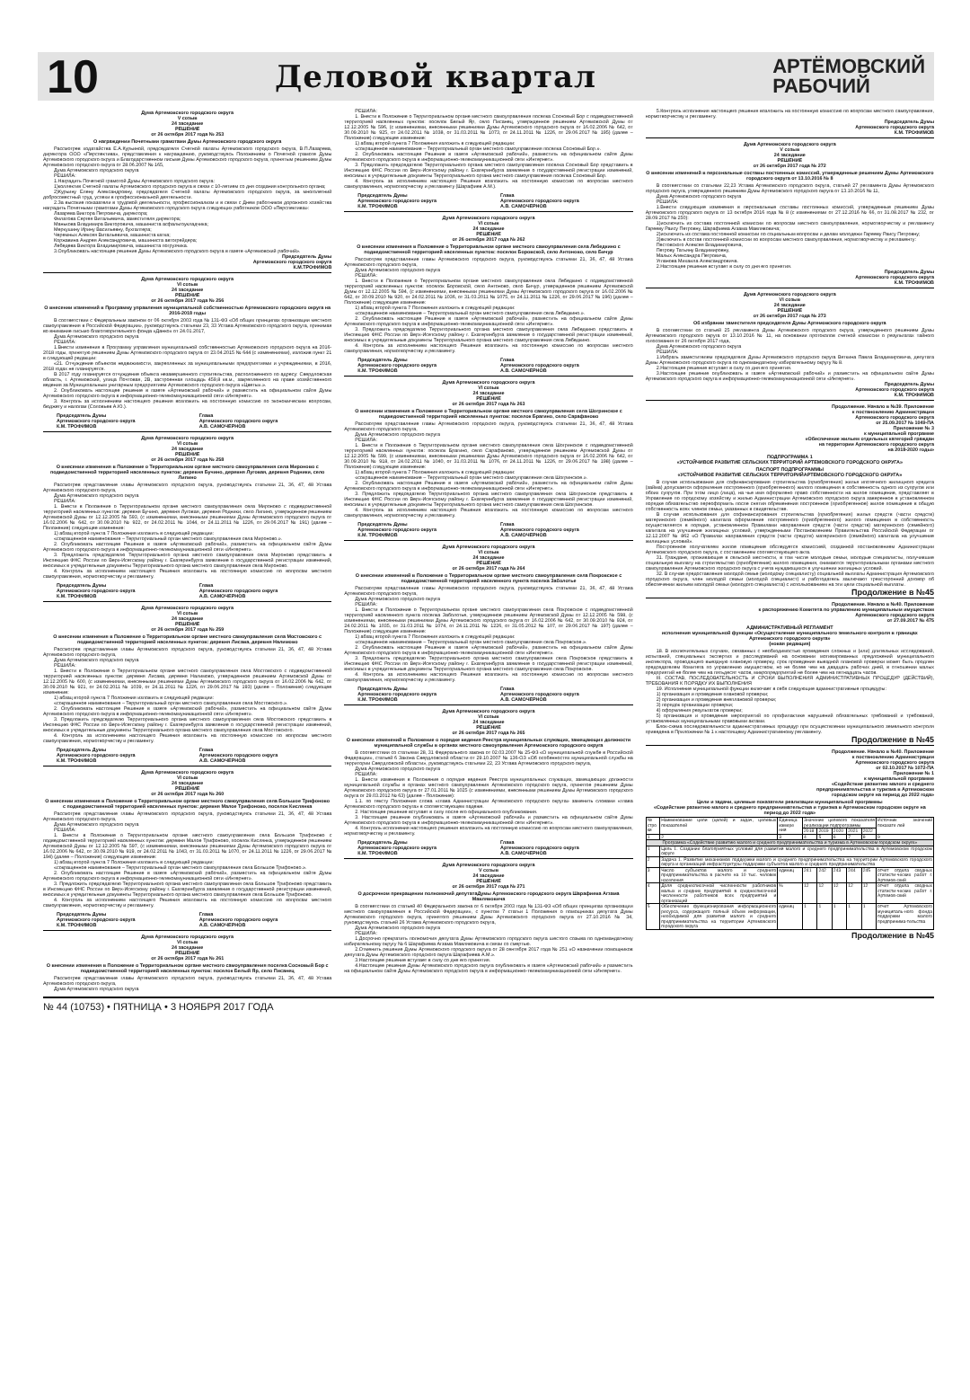10
Деловой квартал
АРТЁМОВСКИЙ
РАБОЧИЙ
Дума Артемовского городского округа
V созыв
24 заседание
РЕШЕНИЕ
от 26 октября 2017 года № 253
О награждении Почетными грамотами Думы Артемовского городского округа
Рассмотрев ходатайства Е.А.Курьиной, председателя Счетной палаты Артемовского городского округа, В.П.Лазарева, директора ООО «Перспектива», представления к награждению, руководствуясь Положением о Почетной грамоте Думы Артемовского городского округа и Благодарственном письме Думы Артемовского городского округа, принятым решением Думы Артемовского городского округа от 28.06.2007 № 165,
Дума Артемовского городского округа
РЕШИЛА:
1.Наградить Почетной грамотой Думы Артемовского городского округа:
1)коллектив Счетной палаты Артемовского городского округа в связи с 10-летием со дня создания контрольного органа;
2)Курьину Елену Александровну, председателя Счетной палаты Артемовского городского округа, за многолетний добросовестный труд, успехи в профессиональной деятельности.
2.За высокие показатели в трудовой деятельности, профессионализм и в связи с Днем работников дорожного хозяйства наградить Почетными грамотами Думы Артемовского городского округа следующих работников ООО «Перспектива»:
Лазарева Виктора Петровича, директора;
Филатова Сергея Витальевича, заместителя директора;
Манькова Владимира Викторовича, машиниста асфальтоукладчика;
Меркушину Ирину Васильевну, бухгалтера;
Черемных Алексея Витальевича, машиниста катка;
Коржавина Андрея Александровича, машиниста автогрейдера;
Лебедева Виктора Владимировича, машиниста погрузчика.
3.Опубликовать настоящее решение Думы Артемовского городского округа в газете «Артемовский рабочий».
Председатель Думы
Артемовского городского округа
К.М.ТРОФИМОВ
Дума Артемовского городского округа
VI созыв
24 заседание
РЕШЕНИЕ
от 26 октября 2017 года № 256
О внесении изменений в Программу управления муниципальной собственностью Артемовского городского округа на 2016-2018 годы
В соответствии с Федеральным законом от 06 октября 2003 года № 131-ФЗ «Об общих принципах организации местного самоуправления в Российской Федерации», руководствуясь статьями 23, 33 Устава Артемовского городского округа, принимая во внимание письмо благотворительного фонда «Данко» от 24.01.2017,
Дума Артемовского городского округа
РЕШИЛА:
1.Внести изменения в Программу управления муниципальной собственностью Артемовского городского округа на 2016-2018 годы, принятую решением Думы Артемовского городского округа от 23.04.2015 № 644 (с изменениями), изложив пункт 21 в следующей редакции:
«21. Отчуждение объектов недвижимости, закрепленных за муниципальными предприятиями и учреждениями, в 2016, 2018 годах не планируется.
В 2017 году планируется отчуждение объекта незавершенного строительства, расположенного по адресу: Свердловская область, г. Артемовский, улица Почтовая, 2В, застроенная площадь 459,8 кв.м., закрепленного на праве хозяйственного ведения за Муниципальным унитарным предприятием Артемовского городского округа «Цветы».».
2. Опубликовать настоящее решение в газете «Артемовский рабочий» и разместить на официальном сайте Думы Артемовского городского округа в информационно-телекоммуникационной сети «Интернет».
3. Контроль за исполнением настоящего решения возложить на постоянную комиссию по экономическим вопросам, бюджету и налогам (Соловьев А.Ю.).
Председатель Думы
Артемовского городского округа
К.М. ТРОФИМОВ Глава
Артемовского городского округа
А.В. САМОЧЕРНОВ
Дума Артемовского городского округа
VI созыв
24 заседание
РЕШЕНИЕ
от 26 октября 2017 года № 258
О внесении изменения в Положение о Территориальном органе местного самоуправления села Мироново с подведомственной территорией населенных пунктов: деревня Бучино, деревня Луговая, деревня Родники, село Липино
Рассмотрев представление главы Артемовского городского округа, руководствуясь статьями 21, 36, 47, 48 Устава Артемовского городского округа,
Дума Артемовского городского округа
РЕШИЛА:
1. Внести в Положение о Территориальном органе местного самоуправления села Мироново с подведомственной территорией населенных пунктов: деревня Бучино, деревня Луговая, деревня Родники, село Липино, утвержденное решением Артемовской Думы от 12.12.2005 № 593, (с изменениями, внесенными решениями Думы Артемовского городского округа от 16.02.2006 № 642, от 30.09.2010 № 922, от 24.02.2011 № 1044, от 24.11.2011 № 1226, от 29.06.2017 № 191) (далее – Положение) следующее изменение:
1) абзац второй пункта 7 Положения изложить в следующей редакции:
«сокращенное наименование – Территориальный орган местного самоуправления села Мироново.».
2. Опубликовать настоящее Решение в газете «Артемовский рабочий», разместить на официальном сайте Думы Артемовского городского округа в информационно-телекоммуникационной сети «Интернет».
3. Предложить председателю Территориального органа местного самоуправления села Мироново представить в Инспекцию ФНС России по Верх-Исетскому району г. Екатеринбурга заявление о государственной регистрации изменений, вносимых в учредительные документы Территориального органа местного самоуправления села Мироново.
4. Контроль за исполнением настоящего Решения возложить на постоянную комиссию по вопросам местного самоуправления, нормотворчеству и регламенту.
Председатель Думы
Артемовского городского округа
К.М. ТРОФИМОВ Глава
Артемовского городского округа
А.В. САМОЧЕРНОВ
Дума Артемовского городского округа
VI созыв
24 заседание
РЕШЕНИЕ
от 26 октября 2017 года № 259
О внесении изменения в Положение о Территориальном органе местного самоуправления села Мостовского с подведомственной территорией населенных пунктов: деревня Лисава, деревня Налимово
Рассмотрев представление главы Артемовского городского округа, руководствуясь статьями 21, 36, 47, 48 Устава Артемовского городского округа,
Дума Артемовского городского округа
РЕШИЛА:
1. Внести в Положение о Территориальном органе местного самоуправления села Мостовского с подведомственной территорией населенных пунктов: деревня Лисава, деревня Налимово, утвержденное решением Артемовской Думы от 12.12.2005 № 600, (с изменениями, внесенными решениями Думы Артемовского городского округа от 16.02.2006 № 642, от 30.09.2010 № 921, от 24.02.2011 № 1039, от 24.11.2011 № 1226, от 29.06.2017 № 193) (далее – Положение) следующее изменение:
1) абзац второй пункта 7 Положения изложить в следующей редакции:
«сокращенное наименование – Территориальный орган местного самоуправления села Мостовского.».
2. Опубликовать настоящее Решение в газете «Артемовский рабочий», разместить на официальном сайте Думы Артемовского городского округа в информационно-телекоммуникационной сети «Интернет».
3. Предложить председателю Территориального органа местного самоуправления села Мостовского представить в Инспекцию ФНС России по Верх-Исетскому району г. Екатеринбурга заявление о государственной регистрации изменений, вносимых в учредительные документы Территориального органа местного самоуправления села Мостовского.
4. Контроль за исполнением настоящего Решения возложить на постоянную комиссию по вопросам местного самоуправления, нормотворчеству и регламенту.
Председатель Думы
Артемовского городского округа
К.М. ТРОФИМОВ Глава
Артемовского городского округа
А.В. САМОЧЕРНОВ
Дума Артемовского городского округа
VI созыв
24 заседание
РЕШЕНИЕ
от 26 октября 2017 года № 260
О внесении изменения в Положение о Территориальном органе местного самоуправления села Большое Трифоново с подведомственной территорией населенных пунктов: деревня Малое Трифоново, поселок Кислянка
Рассмотрев представление главы Артемовского городского округа, руководствуясь статьями 21, 36, 47, 48 Устава Артемовского городского округа,
Дума Артемовского городского округа
РЕШИЛА:
1. Внести в Положение о Территориальном органе местного самоуправления села Большое Трифоново с подведомственной территорией населенных пунктов: деревня Малое Трифоново, поселок Кислянка, утвержденное решением Артемовской Думы от 12.12.2005 № 597, (с изменениями, внесенными решениями Думы Артемовского городского округа от 16.02.2006 № 642, от 30.09.2010 № 919, от 24.02.2011 № 1043, от 31.03.2011 № 1070, от 24.11.2011 № 1226, от 29.06.2017 № 194) (далее – Положение) следующее изменение:
1) абзац второй пункта 7 Положения изложить в следующей редакции:
«сокращенное наименование – Территориальный орган местного самоуправления села Большое Трифоново.».
2. Опубликовать настоящее Решение в газете «Артемовский рабочий», разместить на официальном сайте Думы Артемовского городского округа в информационно-телекоммуникационной сети «Интернет».
3. Предложить председателю Территориального органа местного самоуправления села Большое Трифоново представить в Инспекцию ФНС России по Верх-Исетскому району г. Екатеринбурга заявление о государственной регистрации изменений, вносимых в учредительные документы Территориального органа местного самоуправления села Большое Трифоново.
4. Контроль за исполнением настоящего Решения возложить на постоянную комиссию по вопросам местного самоуправления, нормотворчеству и регламенту.
Председатель Думы
Артемовского городского округа
К.М. ТРОФИМОВ Глава
Артемовского городского округа
А.В. САМОЧЕРНОВ
Дума Артемовского городского округа
VI созыв
24 заседание
РЕШЕНИЕ
от 26 октября 2017 года № 261
О внесении изменения в Положение о Территориальном органе местного самоуправления поселка Сосновый Бор с подведомственной территорией населенных пунктов: поселок Белый Яр, село Писанец
Рассмотрев представление главы Артемовского городского округа, руководствуясь статьями 21, 36, 47, 48 Устава Артемовского городского округа,
Дума Артемовского городского округа
РЕШИЛА:
1. Внести в Положение о Территориальном органе местного самоуправления поселка Сосновый Бор с подведомственной территорией населенных пунктов: поселок Белый Яр, село Писанец, утвержденное решением Артемовской Думы от 12.12.2005 № 596, (с изменениями, внесенными решениями Думы Артемовского городского округа от 16.02.2006 № 642, от 30.09.2010 № 925, от 24.02.2011 № 1038, от 31.03.2011 № 1073, от 24.11.2011 № 1226, от 29.06.2017 № 195) (далее – Положение) следующее изменение:
1) абзац второй пункта 7 Положения изложить в следующей редакции:
«сокращенное наименование – Территориальный орган местного самоуправления поселка Сосновый Бор.».
2. Опубликовать настоящее Решение в газете «Артемовский рабочий», разместить на официальном сайте Думы Артемовского городского округа в информационно-телекоммуникационной сети «Интернет».
3. Предложить председателю Территориального органа местного самоуправления поселка Сосновый Бор представить в Инспекцию ФНС России по Верх-Исетскому району г. Екатеринбурга заявление о государственной регистрации изменений, вносимых в учредительные документы Территориального органа местного самоуправления поселка Сосновый Бор.
4. Контроль за исполнением настоящего Решения возложить на постоянную комиссию по вопросам местного самоуправления, нормотворчеству и регламенту (Шарафиев А.М.).
Председатель Думы
Артемовского городского округа
К.М. ТРОФИМОВ Глава
Артемовского городского округа
А.В. САМОЧЕРНОВ
Дума Артемовского городского округа
VI созыв
24 заседание
РЕШЕНИЕ
от 26 октября 2017 года № 262
О внесении изменения в Положение о Территориальном органе местного самоуправления села Лебедкино с подведомственной территорией населенных пунктов: поселок Боровской, село Антоново, село Бичур
Рассмотрев представление главы Артемовского городского округа, руководствуясь статьями 21, 36, 47, 48 Устава Артемовского городского округа,
Дума Артемовского городского округа
РЕШИЛА:
1. Внести в Положение о Территориальном органе местного самоуправления села Лебедкино с подведомственной территорией населенных пунктов: поселок Боровской, село Антоново, село Бичур, утвержденное решением Артемовской Думы от 12.12.2005 № 594, (с изменениями, внесенными решениями Думы Артемовского городского округа от 16.02.2006 № 642, от 30.09.2010 № 920, от 24.02.2011 № 1036, от 31.03.2011 № 1075, от 24.11.2011 № 1226, от 29.06.2017 № 196) (далее – Положение) следующее изменение:
1) абзац второй пункта 7 Положения изложить в следующей редакции:
«сокращенное наименование – Территориальный орган местного самоуправления села Лебедкино.».
2. Опубликовать настоящее Решение в газете «Артемовский рабочий», разместить на официальном сайте Думы Артемовского городского округа в информационно-телекоммуникационной сети «Интернет».
3. Предложить председателю Территориального органа местного самоуправления села Лебедкино представить в Инспекцию ФНС России по Верх-Исетскому району г. Екатеринбурга заявление о государственной регистрации изменений, вносимых в учредительные документы Территориального органа местного самоуправления села Лебедкино.
4. Контроль за исполнением настоящего Решения возложить на постоянную комиссию по вопросам местного самоуправления, нормотворчеству и регламенту.
Председатель Думы
Артемовского городского округа
К.М. ТРОФИМОВ Глава
Артемовского городского округа
А.В. САМОЧЕРНОВ
Дума Артемовского городского округа
VI созыв
24 заседание
РЕШЕНИЕ
от 26 октября 2017 года № 263
О внесении изменения в Положение о Территориальном органе местного самоуправления села Шогринское с подведомственной территорией населенных пунктов: поселок Брагино, село Сарафаново
Рассмотрев представление главы Артемовского городского округа, руководствуясь статьями 21, 36, 47, 48 Устава Артемовского городского округа,
Дума Артемовского городского округа
РЕШИЛА:
1. Внести в Положение о Территориальном органе местного самоуправления села Шогринское с подведомственной территорией населенных пунктов: поселок Брагино, село Сарафаново, утвержденное решением Артемовской Думы от 12.12.2005 № 599, (с изменениями, внесенными решениями Думы Артемовского городского округа от 16.02.2006 № 642, от 30.09.2010 № 918, от 24.02.2011 № 1040, от 31.03.2011 № 1076, от 24.11.2011 № 1226, от 29.06.2017 № 198) (далее – Положение) следующее изменение:
1) абзац второй пункта 7 Положения изложить в следующей редакции:
«сокращенное наименование – Территориальный орган местного самоуправления села Шогринское.».
2. Опубликовать настоящее Решение в газете «Артемовский рабочий», разместить на официальном сайте Думы Артемовского городского округа в информационно-телекоммуникационной сети «Интернет».
3. Предложить председателю Территориального органа местного самоуправления села Шогринское представить в Инспекцию ФНС России по Верх-Исетскому району г. Екатеринбурга заявление о государственной регистрации изменений, вносимых в учредительные документы Территориального органа местного самоуправления села Шогринское.
4. Контроль за исполнением настоящего Решения возложить на постоянную комиссию по вопросам местного самоуправления, нормотворчеству и регламенту.
Председатель Думы
Артемовского городского округа
К.М. ТРОФИМОВ Глава
Артемовского городского округа
А.В. САМОЧЕРНОВ
Дума Артемовского городского округа
VI созыв
24 заседание
РЕШЕНИЕ
от 26 октября 2017 года № 264
О внесении изменений в Положение о Территориальном органе местного самоуправления села Покровское с подведомственной территорией населенного пункта поселка Заболотье
Рассмотрев представление главы Артемовского городского округа, руководствуясь статьями 21, 36, 47, 48 Устава Артемовского городского округа,
Дума Артемовского городского округа
РЕШИЛА:
1. Внести в Положение о Территориальном органе местного самоуправления села Покровское с подведомственной территорией населенного пункта поселка Заболотье, утвержденное решением Артемовской Думы от 12.12.2005 № 598, (с изменениями, внесенными решениями Думы Артемовского городского округа от 16.02.2006 № 642, от 30.09.2010 № 924, от 24.02.2011 № 1035, от 31.03.2011 № 1074, от 24.11.2011 № 1226, от 31.05.2012 № 107, от 29.06.2017 № 197) (далее – Положение) следующее изменение:
1) абзац второй пункта 7 Положения изложить в следующей редакции:
«сокращенное наименование – Территориальный орган местного самоуправления села Покровское.».
2. Опубликовать настоящее Решение в газете «Артемовский рабочий», разместить на официальном сайте Думы Артемовского городского округа в информационно-телекоммуникационной сети «Интернет».
3. Предложить председателю Территориального органа местного самоуправления села Покровское представить в Инспекцию ФНС России по Верх-Исетскому району г. Екатеринбурга заявление о государственной регистрации изменений, вносимых в учредительные документы Территориального органа местного самоуправления села Покровское.
4. Контроль за исполнением настоящего Решения возложить на постоянную комиссию по вопросам местного самоуправления, нормотворчеству и регламенту.
Председатель Думы
Артемовского городского округа
К.М. ТРОФИМОВ Глава
Артемовского городского округа
А.В. САМОЧЕРНОВ
Дума Артемовского городского округа
VI созыв
24 заседание
РЕШЕНИЕ
от 26 октября 2017 года № 265
О внесении изменений в Положение о порядке ведения Реестра муниципальных служащих, замещающих должности муниципальной службы в органах местного самоуправления Артемовского городского округа
В соответствии со статьями 28, 31 Федерального закона от 02.03.2007 № 25-ФЗ «О муниципальной службе в Российской Федерации», статьей 6 Закона Свердловской области от 29.10.2007 № 136-ОЗ «Об особенностях муниципальной службы на территории Свердловской области», руководствуясь статьями 22, 23 Устава Артемовского городского округа,
Дума Артемовского городского округа
РЕШИЛА:
1. Внести изменения в Положение о порядке ведения Реестра муниципальных служащих, замещающих должности муниципальной службы в органах местного самоуправления Артемовского городского округа, принятое решением Думы Артемовского городского округа от 27.01.2011 № 1025 (с изменениями, внесенными решением Думы Артемовского городского округа от 29.03.2012 № 63) (далее - Положение):
1.1. по тексту Положения слова «глава Администрации Артемовского городского округа» заменить словами «глава Артемовского городского округа» в соответствующем падеже.
2. Настоящее решение вступает в силу после его официального опубликования.
3. Настоящее решение опубликовать в газете «Артемовский рабочий» и разместить на официальном сайте Думы Артемовского городского округа в информационно-телекоммуникационной сети «Интернет».
4. Контроль исполнения настоящего решения возложить на постоянную комиссию по вопросам местного самоуправления, нормотворчеству и регламенту.
Председатель Думы
Артемовского городского округа
К.М. ТРОФИМОВ Глава
Артемовского городского округа
А.В. САМОЧЕРНОВ
Дума Артемовского городского округа
V созыв
24 заседание
РЕШЕНИЕ
от 26 октября 2017 года № 271
О досрочном прекращении полномочий депутатаДумы Артемовского городского округа Шарафиева Агзама Мавлявовича
В соответствии со статьей 40 Федерального закона от 6 октября 2003 года № 131-ФЗ «Об общих принципах организации местного самоуправления в Российской Федерации», с пунктом 7 статьи 1 Положения о помощниках депутата Думы Артемовского городского округа, принятого решением Думы Артемовского городского округа от 27.10.2016 № 34, руководствуясь статьей 26 Устава Артемовского городского округа,
Дума Артемовского городского округа
РЕШИЛА:
1.Досрочно прекратить полномочия депутата Думы Артемовского городского округа шестого созыва по одномандатному избирательному округу № 6 Шарафиева Агзама Мавлявовича в связи со смертью.
2.Отменить решение Думы Артемовского городского округа от 28 сентября 2017 года № 251 «О назначении помощников депутата Думы Артемовского городского округа Шарафиева А.М.».
3.Настоящее решение вступает в силу со дня его принятия.
4.Настоящее решение Думы Артемовского городского округа опубликовать в газете «Артемовский рабочий» и разместить на официальном сайте Думы Артемовского городского округа в информационно-телекоммуникационной сети «Интернет».
5.Контроль исполнения настоящего решения возложить на постоянную комиссию по вопросам местного самоуправления, нормотворчеству и регламенту.
Председатель Думы
Артемовского городского округа
К.М. ТРОФИМОВ
Дума Артемовского городского округа
V созыв
24 заседание
РЕШЕНИЕ
от 26 октября 2017 года № 272
О внесении изменений в персональные составы постоянных комиссий, утвержденные решением Думы Артемовского городского округа от 13.10.2016 № 8
В соответствии со статьями 22,23 Устава Артемовского городского округа, статьей 27 регламента Думы Артемовского городского округа, утвержденного решением Думы Артемовского городского округа от 13.10.2016 № 11,
Дума Артемовского городского округа
РЕШИЛА:
1.Внести следующие изменения в персональные составы постоянных комиссий, утвержденные решением Думы Артемовского городского округа от 13 октября 2016 года № 8 (с изменениями от 27.12.2016 № 66, от 31.08.2017 № 232, от 28.09.2017 № 250):
1)исключить из состава постоянной комиссии по вопросам местного самоуправления, нормотворчеству и регламенту Гарееву Раису Петровну, Шарафиева Агзама Мавлявовича;
2)исключить из состава постоянной комиссии по социальным вопросам и делам молодежи Гарееву Раису Петровну;
3)включить в состав постоянной комиссии по вопросам местного самоуправления, нормотворчеству и регламенту:
Пестовского Алексея Владимировича,
Петрову Татьяну Владимировну,
Малых Александра Петровича,
Угланова Михаила Александровича.
2.Настоящее решение вступает в силу со дня его принятия.
Председатель Думы
Артемовского городского округа
К.М. ТРОФИМОВ
Дума Артемовского городского округа
VI созыв
24 заседание
РЕШЕНИЕ
от 26 октября 2017 года № 273
Об избрании заместителя председателя Думы Артемовского городского округа
В соответствии со статьей 25 регламента Думы Артемовского городского округа, утвержденного решением Думы Артемовского городского округа от 13.10.2016 № 11, на основании протоколов счетной комиссии о результатах тайного голосования от 26 октября 2017 года,
Дума Артемовского городского округа
РЕШИЛА:
1.Избрать заместителем председателя Думы Артемовского городского округа Вяткина Павла Владимировича, депутата Думы Артемовского городского округа по одномандатному избирательному округу № 8.
2.Настоящее решение вступает в силу со дня его принятия.
3.Настоящее решение опубликовать в газете «Артемовский рабочий» и разместить на официальном сайте Думы Артемовского городского округа в информационно-телекоммуникационной сети «Интернет».
Председатель Думы
Артемовского городского округа
К.М. ТРОФИМОВ
Продолжение. Начало в №39. Приложение
к постановлению Администрации
Артемовского городского округа
от 25.09.2017 № 1049-ПА
Приложение № 3
к муниципальной программе
«Обеспечение жильем отдельных категорий граждан
на территории Артемовского городского округа
на 2018-2020 годы»
ПОДПРОГРАММА 1
«УСТОЙЧИВОЕ РАЗВИТИЕ СЕЛЬСКИХ ТЕРРИТОРИЙ АРТЕМОВСКОГО ГОРОДСКОГО ОКРУГА»
ПАСПОРТ ПОДПРОГРАММЫ
«УСТОЙЧИВОЕ РАЗВИТИЕ СЕЛЬСКИХ ТЕРРИТОРИЙАРТЕМОВСКОГО ГОРОДСКОГО ОКРУГА»
В случае использования для софинансирования строительства (приобретения) жилья ипотечного жилищного кредита (займа) допускается оформление построенного (приобретенного) жилого помещения в собственность одного из супругов или обоих супругов. При этом лицо (лица), на чье имя оформлено право собственности на жилое помещение, представляет в Управление по городскому хозяйству и жилью Администрации Артемовского городского округа заверенное в установленном порядке обязательство переоформить после снятия обременения построенное (приобретенное) жилое помещение в общую собственность всех членов семьи, указанных в свидетельстве.
В случае использования для софинансирования строительства (приобретения) жилья средств (части средств) материнского (семейного) капитала оформление построенного (приобретенного) жилого помещения в собственность осуществляется в порядке, установленном Правилами направления средств (части средств) материнского (семейного) капитала на улучшение жилищных условий, утвержденными Постановлением Правительства Российской Федерации от 12.12.2007 № 862 «О Правилах направления средств (части средств) материнского (семейного) капитала на улучшение жилищных условий».
Построенное получателем жилое помещение обследуется комиссией, созданной постановлением Администрации Артемовского городского округа, с составлением соответствующего акта.
31. Граждане, проживающие в сельской местности, в том числе молодые семьи, молодые специалисты, получившие социальную выплату на строительство (приобретение) жилого помещения, снимаются территориальными органами местного самоуправления Артемовского городского округа с учета нуждающихся в улучшении жилищных условий.
32. В случае предоставления молодой семье (молодому специалисту) социальной выплаты Администрация Артемовского городского округа, член молодой семьи (молодой специалист) и работодатель заключают трехсторонний договор об обеспечении жильем молодой семьи (молодого специалиста) с использованием на эти цели социальной выплаты.
Продолжение в №45
Продолжение. Начало в №40. Приложение
к распоряжению Комитета по управлению муниципальным имуществом
Артемовского городского округа
от 27.09.2017 № 475
АДМИНИСТРАТИВНЫЙ РЕГЛАМЕНТ
исполнения муниципальной функции «Осуществление муниципального земельного контроля в границах Артемовского городского округа»
(новая редакция)
18. В исключительных случаях, связанных с необходимостью проведения сложных и (или) длительных исследований, испытаний, специальных экспертиз и расследований на основании мотивированных предложений муниципального инспектора, проводящего выездную плановую проверку, срок проведения выездной плановой проверки может быть продлен председателем Комитета по управлению имуществом, но не более чем на двадцать рабочих дней, в отношении малых предприятий не более чем на пятьдесят часов, микропредприятий не более чем на пятнадцать часов.
III. СОСТАВ, ПОСЛЕДОВАТЕЛЬНОСТЬ И СРОКИ ВЫПОЛНЕНИЯ АДМИНИСТРАТИВНЫХ ПРОЦЕДУР (ДЕЙСТВИЙ), ТРЕБОВАНИЯ К ПОРЯДКУ ИХ ВЫПОЛНЕНИЯ
19. Исполнение муниципальной функции включает в себя следующие административные процедуры:
1) организация и проведение плановой проверки;
2) организация и проведение внеплановой проверки;
3) порядок организации проверки;
4) оформления результатов проверки;
5) организация и проведение мероприятий по профилактике нарушений обязательных требований и требований, установленных муниципальными правовыми актами.
Блок-схема последовательности административных процедур при осуществлении муниципального земельного контроля приведена в Приложении № 1 к настоящему Административному регламенту.
Продолжение в №45
Продолжение. Начало в №40. Приложение
к постановлению Администрации
Артемовского городского округа
от 02.10.2017 № 1072-ПА
Приложение № 1
к муниципальной программе
«Содействие развитию малого и среднего
предпринимательства и туризма в Артемовском
городском округе на период до 2022 года»
Цели и задачи, целевые показатели реализации муниципальной программы
«Содействие развитию малого и среднего предпринимательства и туризма в Артемовском городском округе на период до 2022 года»
| № стро ки | Наименование цели (целей) и задач, целевых показателей | Единица измере ния | Значение целевого показателя реализации подпрограммы | | | | | Источник значений показате лей |
| --- | --- | --- | --- | --- | --- | --- | --- | --- |
| | | | 2018 | 2019 | 2020 | 2021 | 2022 | |
| 1 | 2 | 3 | 4 | 5 | 6 | 7 | 8 | 9 |
| Программа «Содействие развитию малого и среднего предпринимательства и туризма в Артемовском городском округе» | | | | | | | | |
| 1 | Цель 1. Создание благоприятных условий для развития малого и среднего предпринимательства в Артемовском городском округе | | | | | | | |
| 2 | Задача 1. Развитие механизмов поддержки малого и среднего предпринимательства на территории Артемовского городского округа и организаций инфраструктуры поддержки субъектов малого и среднего предпринимательства | | | | | | | |
| 3 | Число субъектов малого и среднего предпринимательства в расчете на 10 тыс. человек населения | единиц | 241 | 242 | 243 | 244 | 245 | отчет отдела сводных статисти-ческих работ г. Артемов-ский |
| 4 | Доля среднесписочной численности работников малых и средних предприятий в среднесписочной численности работников всех предприятий и организаций | % | 12 | 12 | 12 | 12 | 12 | отчет отдела сводных статисти-ческих работ г. Артемов-ский |
| 5 | Обеспечение функционирования информационного ресурса, содержащего полный объем информации, необходимой для развития малого и среднего предпринимательства на территории Артемовского городского округа | единиц | 1 | 1 | 1 | 1 | 1 | отчет Артемовского муниципаль-ного фонда поддержки малого предпринима-тельства |
Продолжение в №45
№ 44 (10753) • ПЯТНИЦА • 3 НОЯБРЯ 2017 ГОДА